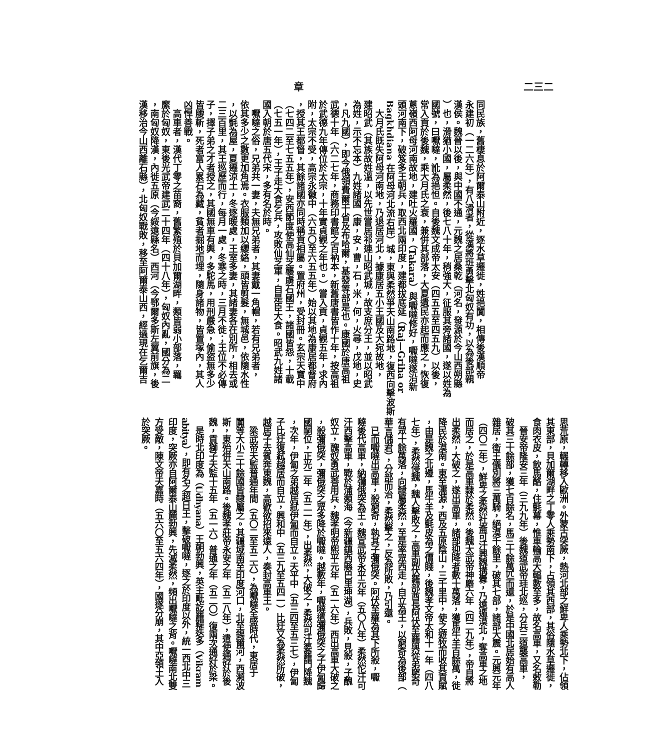章 二三二
同民族，舊棲息於阿爾泰山附近，逐水草遷徙，姓挹闐，相傳後漢順帝
永建初（一二六年），有八滑者，從漢將班勇擊北匈奴有功，以為後部親
漢侯。魏晉以後，與中國不通，元魏之居桑乾（河名，發源於今山西朔縣
）也，滑猶小國，屬柔然，後七八十年，稍強大，征服其旁諸國，遂以姓為
國號，曰嚈噠，訛為挹怛。自後魏文成帝太安（四五五至四五九）以後，
常入貢於後魏，乘大月氏之衰，兼併其部落，大夏遺民亦起而應之，恢復
蔥嶺西阿母河南故地，建吐火羅國，（Takara）與嚈噠修好，嚈噠遂沿新
頭河南下，破笈多王朝兵，取西北兩印度，建都拔底延（Raj—Griha or
Bagkhdiana 在阿母河北流右岸）城，東與柔然爭天山南路地，復西向擊波斯
　大月氏既失阿母河南地，乃退居河北，據康居五小王國及大宛故地，
建昭武（其族故姓溫，以先世嘗居祁連山昭武城，故支庶分王，並以昭武
為姓，示不忘本）九姓諸國（康，安，曹，石，米，何，火尋，戊地，史
，凡九國），即今俄領費爾干省及布哈爾，基發等部是也。康國於唐高祖
武德十年（六二七年，商務印書館之百衲本，新舊唐書皆作十年，按高祖
於武德九年傳位於太宗，十年實貞觀之年也。）嘗入貢，貞觀五年，求內
附，太宗不受，高宗永徽中（六五〇至六五五年）始以其地為康居都督府
，授其王都督，其餘諸國亦同時稱貢相屬。置府州，受封冊。玄宗天寶中
（七四二至七五五年），安西節度使高仙芝襲虜石國王，諸國皆怨，十載
（七五一年），王子走大食乞兵，攻敗仙芝軍，自是臣大食。昭武九姓諸
國入朝於唐五代宋，多有名於時。
　嚈噠之俗，兄弟共一妻，夫無兄弟者，其妻戴一角帽，若有兄弟者，
依其多少之數更加角焉。衣服類加以纓絡，頭皆剪髮，無城邑，依隨水性
，以氈為屋，夏遷涼土，冬逐暖處，王室多妻，其諸妻各在別所，相去或
二三百里，其王巡歷而行，每月一處，冬寒之時，三月不徙；王位不必傳
子，擇子弟之才者授之，其國無車有輿，多駝馬，用刑嚴急，偷盜無多少
皆腰斬，死者富人累石為藏，貧者掘地而埋，隨身諸物，皆置塚內，其人
凶悍善戰。
　高車者，漢代丁零之苗裔，舊繁殖於貝加爾湖畔，類皆弱小部落，羈
縻於匈奴，東後光武帝建武二十四年（四十八年），匈奴內亂，國分為二
，南匈奴降漢，內徙五原（今綏遠縣名）西河（今鄂爾多斯左翼前旗，後
漢移治今山西離石縣），北匈奴戰敗，移至阿爾泰山西，經過現在乞爾吉
思荒原，輾轉移入歐洲。外蒙古突厥，熱河北部之鮮卑人乘勢北下，佔領
其東部，貝加爾湖畔之丁零人乘勢南下，占領其西部，其俗隨水草遷徙，
食肉衣皮，飲馬酪，住氈幕，惟車輪高大輻數至多，故名高車，又名敕勒
　晉安帝隆安三年（三九九年）後魏道武帝珪北巡，分兵三道襲高車，
破其三十餘部，獲七百餘名，馬三十餘萬匹而還，於是中國北居始有高人
雜居，衛王儀別將三萬騎，絕漠千餘里，破其七部，諸部大震。元興元年
（四〇二年），鮮卑之柔然社崙可汗興魏搆釁，乃遠遁漠北，奪高車之地
而居之，於是高車隸於柔然。後魏太武帝神䴥六年（四二九年），帝自將
出柔然，大破之，遂出高車，諸部迎降者數十萬落，獲馬牛羊百餘萬，徙
降民於漠南。東至濡源，西及五原陰山，三千里中，使之遊牧而收其貢賦
，由是魏之北邊，馬牛羊及氈皮為之價賤，後魏孝文帝太和十一年（四八
七年），柔然侵魏，魏人擊敗之，高車副伏羅部酋長阿伏至羅與從弟窮奇
有眾十餘萬落，向隸屬柔然，至是率眾西走，自立為王，以窮奇為後部（
華言儲君），分部而治，柔然擊之，反為所敗，乃引還。
　已而嚈噠出高車，殺窮奇，執其子彌俄突。阿伏至羅為其下所殺，嚈
噠後代高車，納彌俄突為王。魏宣武帝永平元年（五〇八年）柔然佗汗可
汗西擊高車，戰於蒲類海（今新疆鎮西縣巴里坤湖），兵敗，見殺，子醜
奴立，醜奴勇武善用兵，魏孝明帝熙平元年（五一六年）西出高車大破之
，殺彌俄突，彌俄突之眾多降於嚈噠。越數年，嚈噠遣彌俄突之子伊匐歸
國嗣位，正光二年（五二一年），出柔然，大破之，柔然可汗婆羅門降魏
，次年，伊匐之弟越居弒伊匐而自立。天平中（五三四至五三七），伊匐
子比迂復弒越居而自立，興和中（五三九至五四一）比迂又為柔然所破，
越居子去賓奔東魏，高歡欲招來遠人，奏封高車王。
　梁武帝天監普通年間（五〇二至五二六），為嚈噠全盛時代，東居于
闐等大小三十餘國皆隸屬之。其疆域南至印度河口，北至錫爾河，西瀕波
斯，東殆併天山南路。後魏孝莊帝永安之年（五二八年），遣使通好於後
魏，貢獅子天監十五年（五一六）普通之年（五二〇）復兩次通好於梁。
　是時北印度為（Udhyana）王朝勃興，英主毗訖羅鞮迭多（Vikram
abitya），即有名之超日王，擊破嚈噠，逐之於印度以外，統一西北中三
印度，突厥亦自阿爾泰山麓勃興，先滅柔然，頻出嚈噠之背。嚈噠南北雙
方受敵，陳文帝天嘉時（五六〇至五六四年），國遂分崩，其中亞領土入
於突厥。